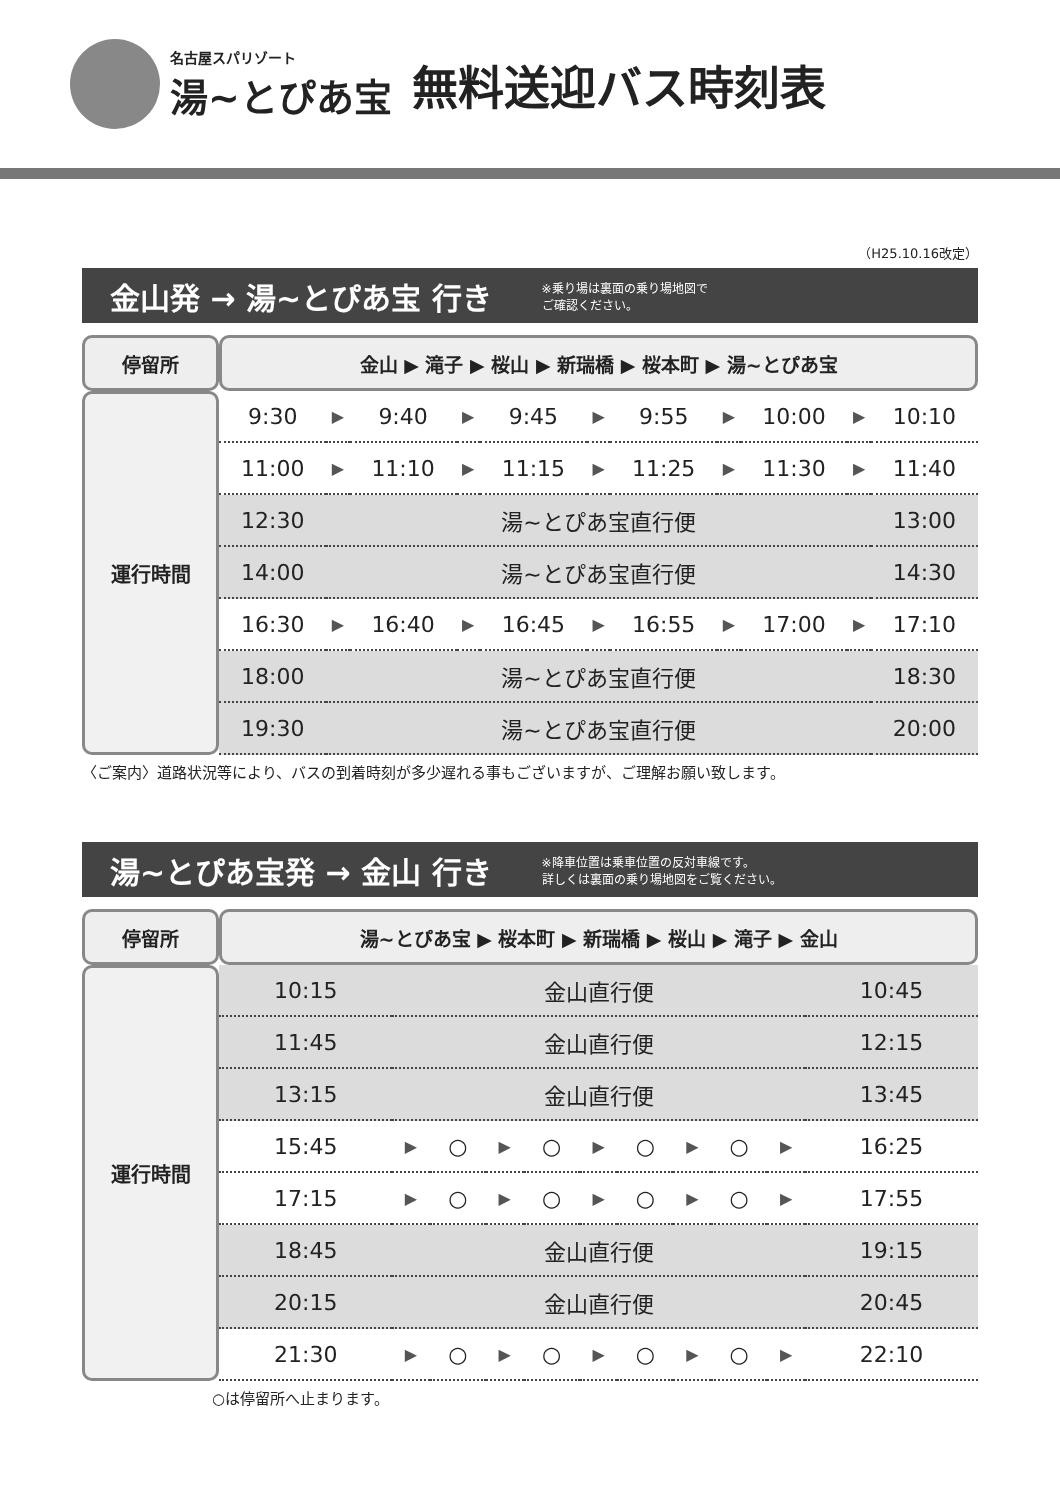名古屋スパリゾート
湯~とぴあ宝
無料送迎バス時刻表
（H25.10.16改定）
金山発 → 湯~とぴあ宝 行き ※乗り場は裏面の乗り場地図で
ご確認ください。
| 停留所 | 金山 ▶ 滝子 ▶ 桜山 ▶ 新瑞橋 ▶ 桜本町 ▶ 湯~とぴあ宝 | | | | | | | | | | |
| --- | --- | --- | --- | --- | --- | --- | --- | --- | --- | --- | --- |
| 運行時間 | 9:30 | ▶ | 9:40 | ▶ | 9:45 | ▶ | 9:55 | ▶ | 10:00 | ▶ | 10:10 |
| | 11:00 | ▶ | 11:10 | ▶ | 11:15 | ▶ | 11:25 | ▶ | 11:30 | ▶ | 11:40 |
| | 12:30 | 湯~とぴあ宝直行便 | | | | | | | | | 13:00 |
| | 14:00 | 湯~とぴあ宝直行便 | | | | | | | | | 14:30 |
| | 16:30 | ▶ | 16:40 | ▶ | 16:45 | ▶ | 16:55 | ▶ | 17:00 | ▶ | 17:10 |
| | 18:00 | 湯~とぴあ宝直行便 | | | | | | | | | 18:30 |
| | 19:30 | 湯~とぴあ宝直行便 | | | | | | | | | 20:00 |
〈ご案内〉道路状況等により、バスの到着時刻が多少遅れる事もございますが、ご理解お願い致します。
湯~とぴあ宝発 → 金山 行き ※降車位置は乗車位置の反対車線です。
詳しくは裏面の乗り場地図をご覧ください。
| 停留所 | 湯~とぴあ宝 ▶ 桜本町 ▶ 新瑞橋 ▶ 桜山 ▶ 滝子 ▶ 金山 | | | | | | | | | | |
| --- | --- | --- | --- | --- | --- | --- | --- | --- | --- | --- | --- |
| 運行時間 | 10:15 | 金山直行便 | | | | | | | | | 10:45 |
| | 11:45 | 金山直行便 | | | | | | | | | 12:15 |
| | 13:15 | 金山直行便 | | | | | | | | | 13:45 |
| | 15:45 | ▶ | ○ | ▶ | ○ | ▶ | ○ | ▶ | ○ | ▶ | 16:25 |
| | 17:15 | ▶ | ○ | ▶ | ○ | ▶ | ○ | ▶ | ○ | ▶ | 17:55 |
| | 18:45 | 金山直行便 | | | | | | | | | 19:15 |
| | 20:15 | 金山直行便 | | | | | | | | | 20:45 |
| | 21:30 | ▶ | ○ | ▶ | ○ | ▶ | ○ | ▶ | ○ | ▶ | 22:10 |
○は停留所へ止まります。